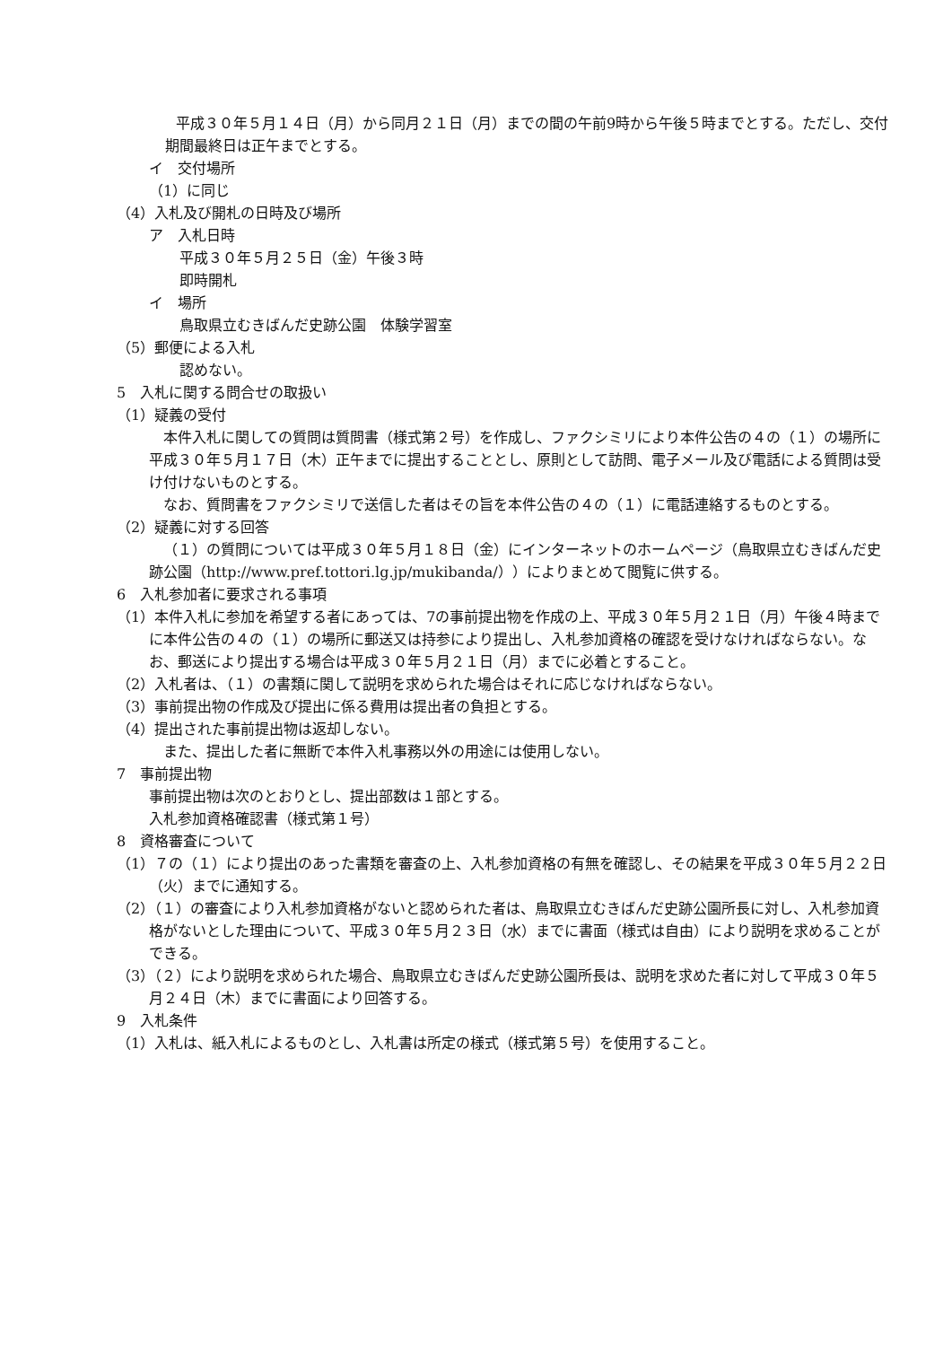平成３０年５月１４日（月）から同月２１日（月）までの間の午前9時から午後５時までとする。ただし、交付期間最終日は正午までとする。
イ　交付場所
（1）に同じ
（4）入札及び開札の日時及び場所
ア　入札日時
平成３０年５月２５日（金）午後３時
即時開札
イ　場所
鳥取県立むきばんだ史跡公園　体験学習室
（5）郵便による入札
認めない。
5　入札に関する問合せの取扱い
（1）疑義の受付
本件入札に関しての質問は質問書（様式第２号）を作成し、ファクシミリにより本件公告の４の（１）の場所に平成３０年５月１７日（木）正午までに提出することとし、原則として訪問、電子メール及び電話による質問は受け付けないものとする。
なお、質問書をファクシミリで送信した者はその旨を本件公告の４の（１）に電話連絡するものとする。
（2）疑義に対する回答
（１）の質問については平成３０年５月１８日（金）にインターネットのホームページ（鳥取県立むきばんだ史跡公園（http://www.pref.tottori.lg.jp/mukibanda/））によりまとめて閲覧に供する。
6　入札参加者に要求される事項
（1）本件入札に参加を希望する者にあっては、7の事前提出物を作成の上、平成３０年５月２１日（月）午後４時までに本件公告の４の（１）の場所に郵送又は持参により提出し、入札参加資格の確認を受けなければならない。なお、郵送により提出する場合は平成３０年５月２１日（月）までに必着とすること。
（2）入札者は、（１）の書類に関して説明を求められた場合はそれに応じなければならない。
（3）事前提出物の作成及び提出に係る費用は提出者の負担とする。
（4）提出された事前提出物は返却しない。
また、提出した者に無断で本件入札事務以外の用途には使用しない。
7　事前提出物
事前提出物は次のとおりとし、提出部数は１部とする。
入札参加資格確認書（様式第１号）
8　資格審査について
（1）７の（１）により提出のあった書類を審査の上、入札参加資格の有無を確認し、その結果を平成３０年５月２２日（火）までに通知する。
（2）（１）の審査により入札参加資格がないと認められた者は、鳥取県立むきばんだ史跡公園所長に対し、入札参加資格がないとした理由について、平成３０年５月２３日（水）までに書面（様式は自由）により説明を求めることができる。
（3）（２）により説明を求められた場合、鳥取県立むきばんだ史跡公園所長は、説明を求めた者に対して平成３０年５月２４日（木）までに書面により回答する。
9　入札条件
（1）入札は、紙入札によるものとし、入札書は所定の様式（様式第５号）を使用すること。